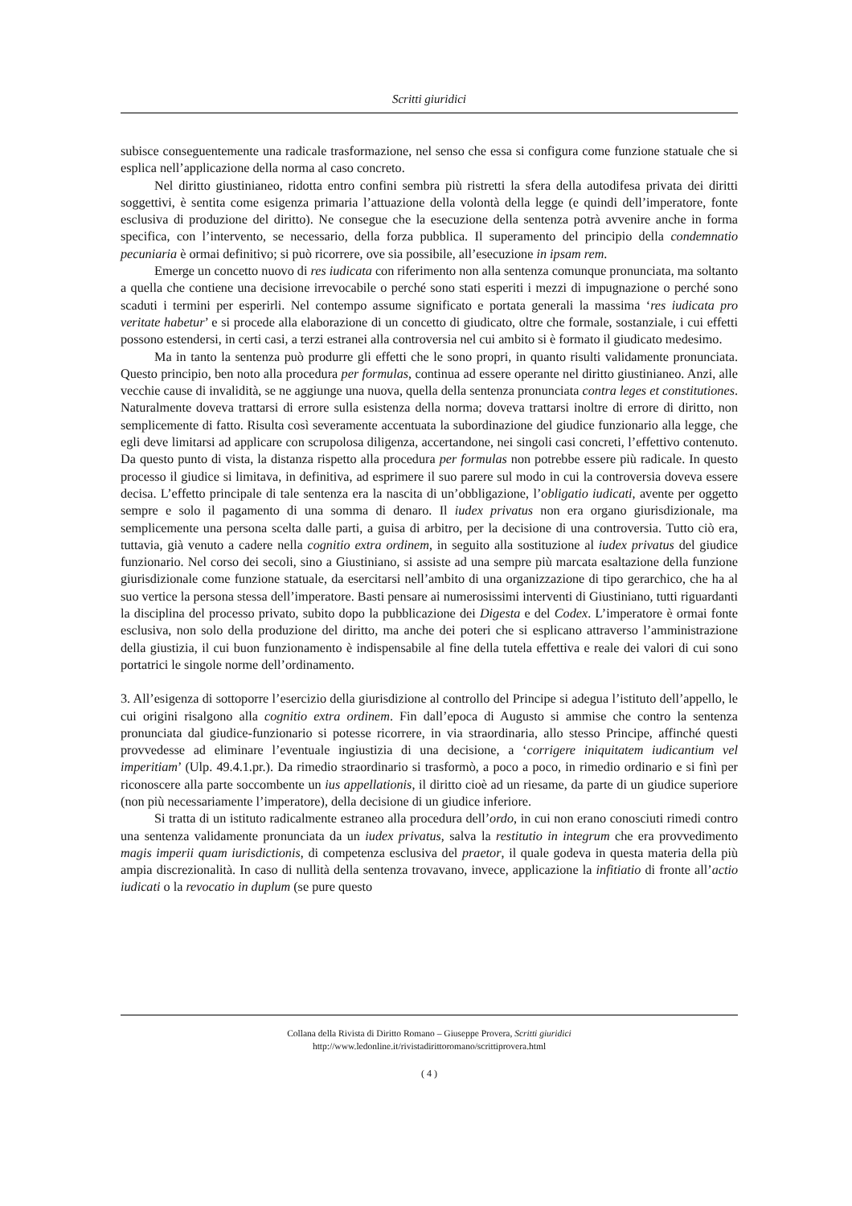Scritti giuridici
subisce conseguentemente una radicale trasformazione, nel senso che essa si configura come funzione statuale che si esplica nell’applicazione della norma al caso concreto.
Nel diritto giustinianeo, ridotta entro confini sembra più ristretti la sfera della autodifesa privata dei diritti soggettivi, è sentita come esigenza primaria l’attuazione della volontà della legge (e quindi dell’imperatore, fonte esclusiva di produzione del diritto). Ne consegue che la esecuzione della sentenza potrà avvenire anche in forma specifica, con l’intervento, se necessario, della forza pubblica. Il superamento del principio della condemnatio pecuniaria è ormai definitivo; si può ricorrere, ove sia possibile, all’esecuzione in ipsam rem.
Emerge un concetto nuovo di res iudicata con riferimento non alla sentenza comunque pronunciata, ma soltanto a quella che contiene una decisione irrevocabile o perché sono stati esperiti i mezzi di impugnazione o perché sono scaduti i termini per esperirli. Nel contempo assume significato e portata generali la massima ‘res iudicata pro veritate habetur’ e si procede alla elaborazione di un concetto di giudicato, oltre che formale, sostanziale, i cui effetti possono estendersi, in certi casi, a terzi estranei alla controversia nel cui ambito si è formato il giudicato medesimo.
Ma in tanto la sentenza può produrre gli effetti che le sono propri, in quanto risulti validamente pronunciata. Questo principio, ben noto alla procedura per formulas, continua ad essere operante nel diritto giustinianeo. Anzi, alle vecchie cause di invalidità, se ne aggiunge una nuova, quella della sentenza pronunciata contra leges et constitutiones. Naturalmente doveva trattarsi di errore sulla esistenza della norma; doveva trattarsi inoltre di errore di diritto, non semplicemente di fatto. Risulta così severamente accentuata la subordinazione del giudice funzionario alla legge, che egli deve limitarsi ad applicare con scrupolosa diligenza, accertandone, nei singoli casi concreti, l’effettivo contenuto. Da questo punto di vista, la distanza rispetto alla procedura per formulas non potrebbe essere più radicale. In questo processo il giudice si limitava, in definitiva, ad esprimere il suo parere sul modo in cui la controversia doveva essere decisa. L’effetto principale di tale sentenza era la nascita di un’obbligazione, l’obligatio iudicati, avente per oggetto sempre e solo il pagamento di una somma di denaro. Il iudex privatus non era organo giurisdizionale, ma semplicemente una persona scelta dalle parti, a guisa di arbitro, per la decisione di una controversia. Tutto ciò era, tuttavia, già venuto a cadere nella cognitio extra ordinem, in seguito alla sostituzione al iudex privatus del giudice funzionario. Nel corso dei secoli, sino a Giustiniano, si assiste ad una sempre più marcata esaltazione della funzione giurisdizionale come funzione statuale, da esercitarsi nell’ambito di una organizzazione di tipo gerarchico, che ha al suo vertice la persona stessa dell’imperatore. Basti pensare ai numerosissimi interventi di Giustiniano, tutti riguardanti la disciplina del processo privato, subito dopo la pubblicazione dei Digesta e del Codex. L’imperatore è ormai fonte esclusiva, non solo della produzione del diritto, ma anche dei poteri che si esplicano attraverso l’amministrazione della giustizia, il cui buon funzionamento è indispensabile al fine della tutela effettiva e reale dei valori di cui sono portatrici le singole norme dell’ordinamento.
3. All’esigenza di sottoporre l’esercizio della giurisdizione al controllo del Principe si adegua l’istituto dell’appello, le cui origini risalgono alla cognitio extra ordinem. Fin dall’epoca di Augusto si ammise che contro la sentenza pronunciata dal giudice-funzionario si potesse ricorrere, in via straordinaria, allo stesso Principe, affinché questi provvedesse ad eliminare l’eventuale ingiustizia di una decisione, a ‘corrigere iniquitatem iudicantium vel imperitiam’ (Ulp. 49.4.1.pr.). Da rimedio straordinario si trasformò, a poco a poco, in rimedio ordinario e si finì per riconoscere alla parte soccombente un ius appellationis, il diritto cioè ad un riesame, da parte di un giudice superiore (non più necessariamente l’imperatore), della decisione di un giudice inferiore.
Si tratta di un istituto radicalmente estraneo alla procedura dell’ordo, in cui non erano conosciuti rimedi contro una sentenza validamente pronunciata da un iudex privatus, salva la restitutio in integrum che era provvedimento magis imperii quam iurisdictionis, di competenza esclusiva del praetor, il quale godeva in questa materia della più ampia discrezionalità. In caso di nullità della sentenza trovavano, invece, applicazione la infitiatio di fronte all’actio iudicati o la revocatio in duplum (se pure questo
Collana della Rivista di Diritto Romano – Giuseppe Provera, Scritti giuridici
http://www.ledonline.it/rivistadirittoromano/scrittiprovera.html
( 4 )